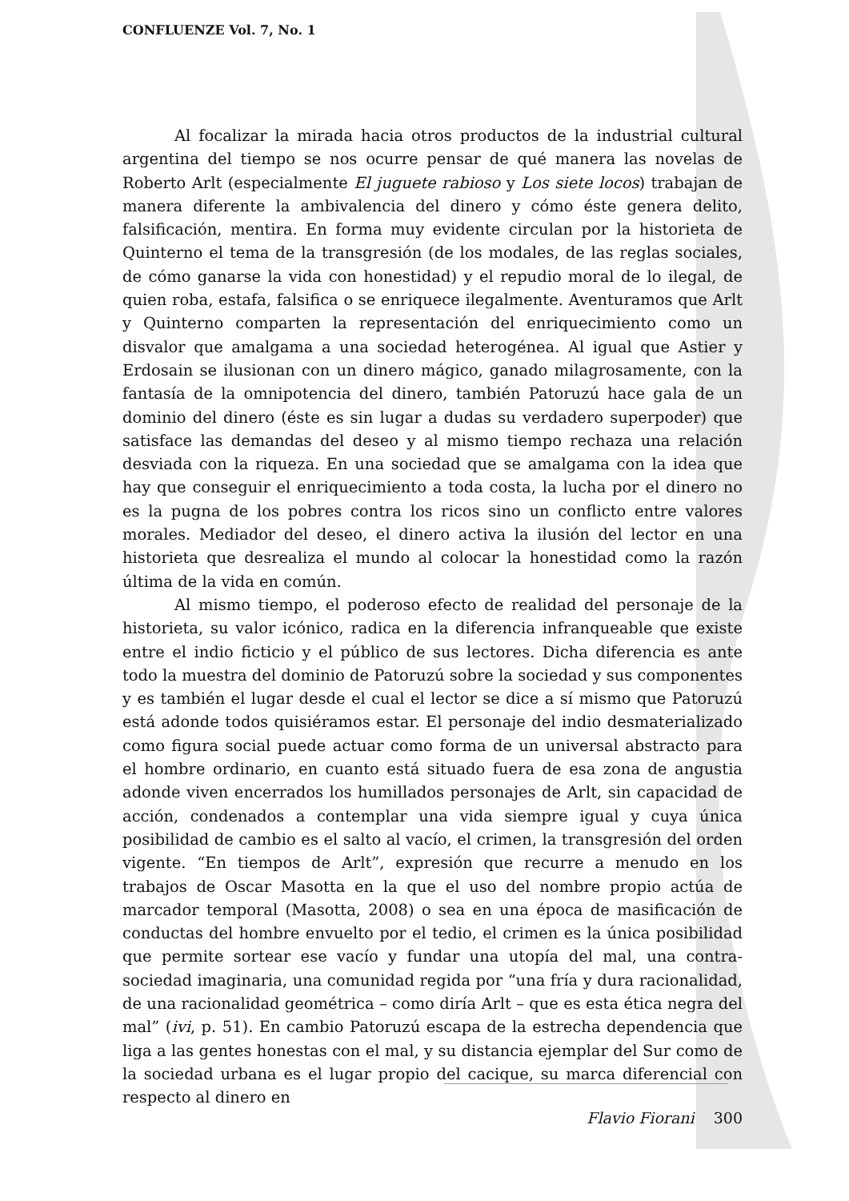CONFLUENZE Vol. 7, No. 1
Al focalizar la mirada hacia otros productos de la industrial cultural argentina del tiempo se nos ocurre pensar de qué manera las novelas de Roberto Arlt (especialmente El juguete rabioso y Los siete locos) trabajan de manera diferente la ambivalencia del dinero y cómo éste genera delito, falsificación, mentira. En forma muy evidente circulan por la historieta de Quinterno el tema de la transgresión (de los modales, de las reglas sociales, de cómo ganarse la vida con honestidad) y el repudio moral de lo ilegal, de quien roba, estafa, falsifica o se enriquece ilegalmente. Aventuramos que Arlt y Quinterno comparten la representación del enriquecimiento como un disvalor que amalgama a una sociedad heterogénea. Al igual que Astier y Erdosain se ilusionan con un dinero mágico, ganado milagrosamente, con la fantasía de la omnipotencia del dinero, también Patoruzú hace gala de un dominio del dinero (éste es sin lugar a dudas su verdadero superpoder) que satisface las demandas del deseo y al mismo tiempo rechaza una relación desviada con la riqueza. En una sociedad que se amalgama con la idea que hay que conseguir el enriquecimiento a toda costa, la lucha por el dinero no es la pugna de los pobres contra los ricos sino un conflicto entre valores morales. Mediador del deseo, el dinero activa la ilusión del lector en una historieta que desrealiza el mundo al colocar la honestidad como la razón última de la vida en común.
Al mismo tiempo, el poderoso efecto de realidad del personaje de la historieta, su valor icónico, radica en la diferencia infranqueable que existe entre el indio ficticio y el público de sus lectores. Dicha diferencia es ante todo la muestra del dominio de Patoruzú sobre la sociedad y sus componentes y es también el lugar desde el cual el lector se dice a sí mismo que Patoruzú está adonde todos quisiéramos estar. El personaje del indio desmaterializado como figura social puede actuar como forma de un universal abstracto para el hombre ordinario, en cuanto está situado fuera de esa zona de angustia adonde viven encerrados los humillados personajes de Arlt, sin capacidad de acción, condenados a contemplar una vida siempre igual y cuya única posibilidad de cambio es el salto al vacío, el crimen, la transgresión del orden vigente. “En tiempos de Arlt”, expresión que recurre a menudo en los trabajos de Oscar Masotta en la que el uso del nombre propio actúa de marcador temporal (Masotta, 2008) o sea en una época de masificación de conductas del hombre envuelto por el tedio, el crimen es la única posibilidad que permite sortear ese vacío y fundar una utopía del mal, una contra-sociedad imaginaria, una comunidad regida por “una fría y dura racionalidad, de una racionalidad geométrica – como diría Arlt – que es esta ética negra del mal” (ivi, p. 51). En cambio Patoruzú escapa de la estrecha dependencia que liga a las gentes honestas con el mal, y su distancia ejemplar del Sur como de la sociedad urbana es el lugar propio del cacique, su marca diferencial con respecto al dinero en
Flavio Fiorani 300